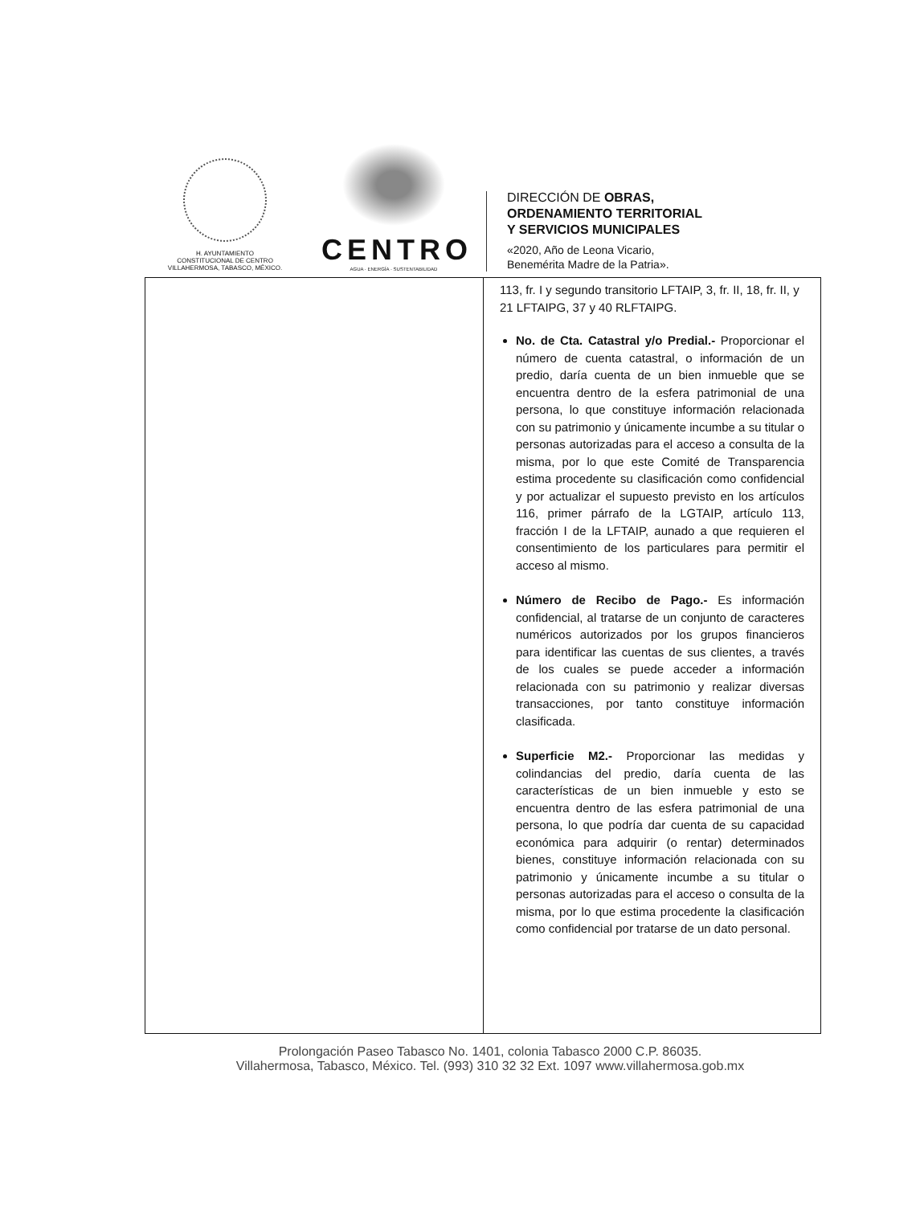H. AYUNTAMIENTO
CONSTITUCIONAL DE CENTRO
VILLAHERMOSA, TABASCO, MÉXICO.
CENTRO
AGUA · ENERGÍA · SUSTENTABILIDAD
DIRECCIÓN DE OBRAS,
ORDENAMIENTO TERRITORIAL
Y SERVICIOS MUNICIPALES
«2020, Año de Leona Vicario,
Benemérita Madre de la Patria».
| | 113, fr. I y segundo transitorio LFTAIP, 3, fr. II, 18, fr. II, y 21 LFTAIPG, 37 y 40 RLFTAIPG. No. de Cta. Catastral y/o Predial.- Proporcionar el número de cuenta catastral, o información de un predio, daría cuenta de un bien inmueble que se encuentra dentro de la esfera patrimonial de una persona, lo que constituye información relacionada con su patrimonio y únicamente incumbe a su titular o personas autorizadas para el acceso a consulta de la misma, por lo que este Comité de Transparencia estima procedente su clasificación como confidencial y por actualizar el supuesto previsto en los artículos 116, primer párrafo de la LGTAIP, artículo 113, fracción I de la LFTAIP, aunado a que requieren el consentimiento de los particulares para permitir el acceso al mismo. Número de Recibo de Pago.- Es información confidencial, al tratarse de un conjunto de caracteres numéricos autorizados por los grupos financieros para identificar las cuentas de sus clientes, a través de los cuales se puede acceder a información relacionada con su patrimonio y realizar diversas transacciones, por tanto constituye información clasificada. Superficie M2.- Proporcionar las medidas y colindancias del predio, daría cuenta de las características de un bien inmueble y esto se encuentra dentro de las esfera patrimonial de una persona, lo que podría dar cuenta de su capacidad económica para adquirir (o rentar) determinados bienes, constituye información relacionada con su patrimonio y únicamente incumbe a su titular o personas autorizadas para el acceso o consulta de la misma, por lo que estima procedente la clasificación como confidencial por tratarse de un dato personal. |
Prolongación Paseo Tabasco No. 1401, colonia Tabasco 2000 C.P. 86035.
Villahermosa, Tabasco, México. Tel. (993) 310 32 32 Ext. 1097 www.villahermosa.gob.mx